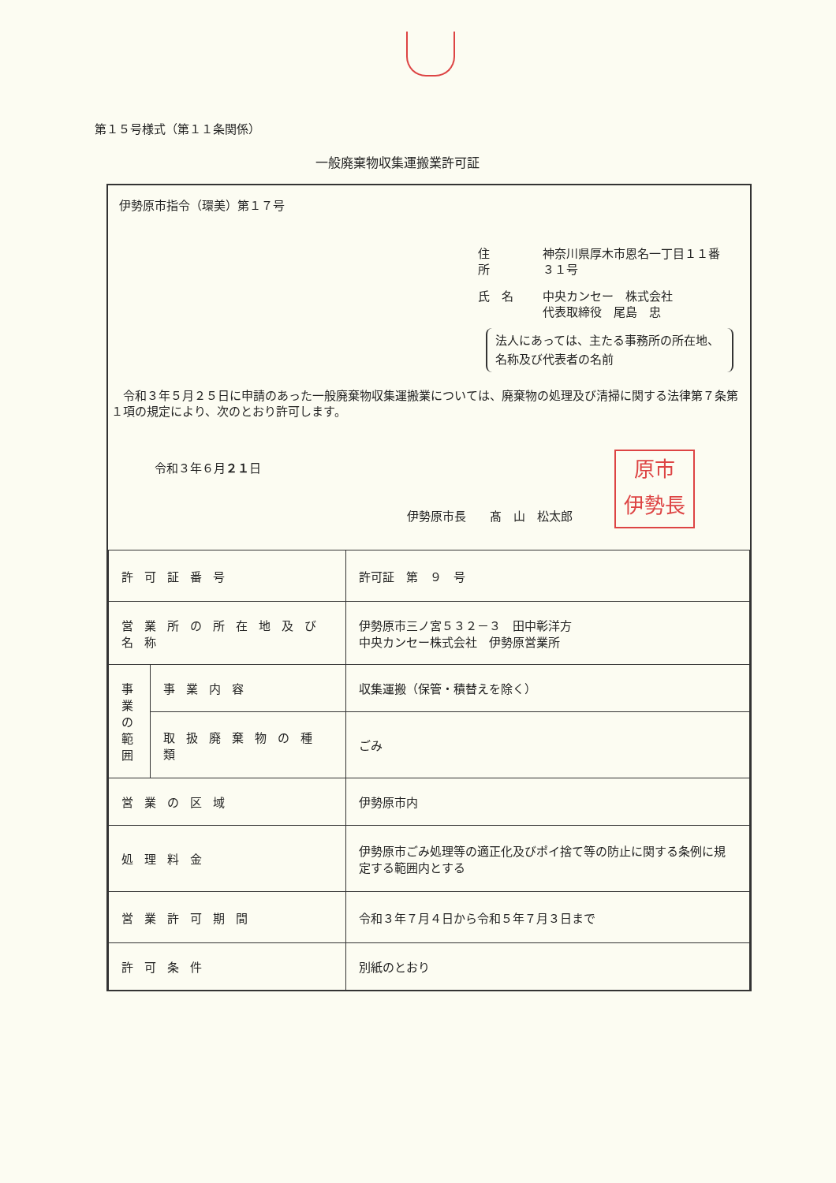第１５号様式（第１１条関係）
一般廃棄物収集運搬業許可証
伊勢原市指令（環美）第１７号
| 住 所 | 神奈川県厚木市恩名一丁目１１番３１号 |
| 氏 名 | 中央カンセー 株式会社 代表取締役 尾島 忠 |
法人にあっては、主たる事務所の所在地、名称及び代表者の名前
　令和３年５月２５日に申請のあった一般廃棄物収集運搬業については、廃棄物の処理及び清掃に関する法律第７条第１項の規定により、次のとおり許可します。
令和３年６月２１日
伊勢原市長　　髙　山　松太郎
原市
伊勢長
| 許可証番号 | | 許可証 第 ９ 号 |
| 営業所の所在地及び名称 | | 伊勢原市三ノ宮５３２－３ 田中彰洋方 中央カンセー株式会社 伊勢原営業所 |
| 事業の範囲 | 事業内容 | 収集運搬（保管・積替えを除く） |
| | 取扱廃棄物の種類 | ごみ |
| 営業の区域 | | 伊勢原市内 |
| 処理料金 | | 伊勢原市ごみ処理等の適正化及びポイ捨て等の防止に関する条例に規定する範囲内とする |
| 営業許可期間 | | 令和３年７月４日から令和５年７月３日まで |
| 許可条件 | | 別紙のとおり |